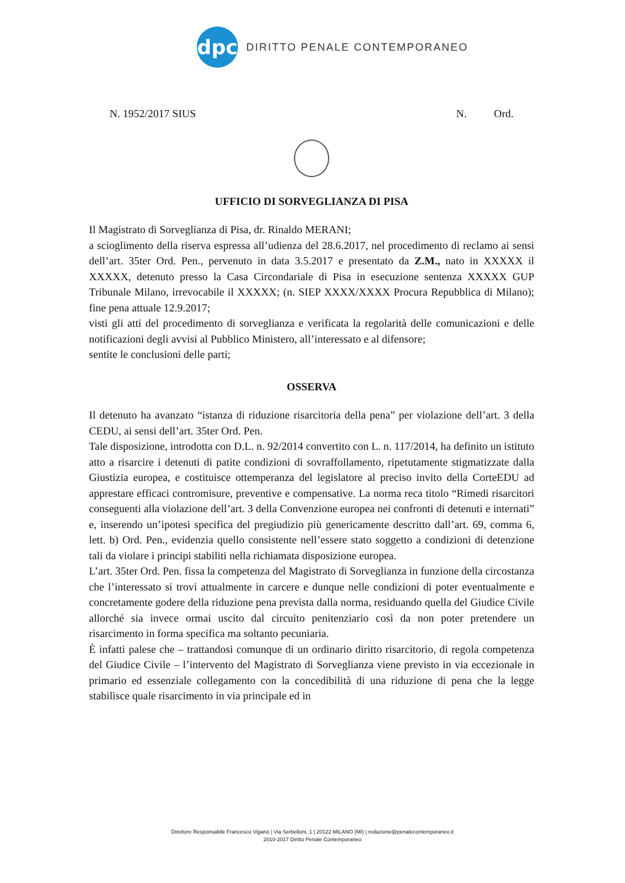dpc
DIRITTO PENALE CONTEMPORANEO
N. 1952/2017 SIUS N. Ord.
UFFICIO DI SORVEGLIANZA DI PISA
Il Magistrato di Sorveglianza di Pisa, dr. Rinaldo MERANI;
a scioglimento della riserva espressa all’udienza del 28.6.2017, nel procedimento di reclamo ai sensi dell’art. 35ter Ord. Pen., pervenuto in data 3.5.2017 e presentato da Z.M., nato in XXXXX il XXXXX, detenuto presso la Casa Circondariale di Pisa in esecuzione sentenza XXXXX GUP Tribunale Milano, irrevocabile il XXXXX; (n. SIEP XXXX/XXXX Procura Repubblica di Milano); fine pena attuale 12.9.2017;
visti gli atti del procedimento di sorveglianza e verificata la regolarità delle comunicazioni e delle notificazioni degli avvisi al Pubblico Ministero, all’interessato e al difensore;
sentite le conclusioni delle parti;
OSSERVA
Il detenuto ha avanzato “istanza di riduzione risarcitoria della pena” per violazione dell’art. 3 della CEDU, ai sensi dell’art. 35ter Ord. Pen.
Tale disposizione, introdotta con D.L. n. 92/2014 convertito con L. n. 117/2014, ha definito un istituto atto a risarcire i detenuti di patite condizioni di sovraffollamento, ripetutamente stigmatizzate dalla Giustizia europea, e costituisce ottemperanza del legislatore al preciso invito della CorteEDU ad apprestare efficaci contromisure, preventive e compensative. La norma reca titolo “Rimedi risarcitori conseguenti alla violazione dell’art. 3 della Convenzione europea nei confronti di detenuti e internati” e, inserendo un’ipotesi specifica del pregiudizio più genericamente descritto dall’art. 69, comma 6, lett. b) Ord. Pen., evidenzia quello consistente nell’essere stato soggetto a condizioni di detenzione tali da violare i principi stabiliti nella richiamata disposizione europea.
L’art. 35ter Ord. Pen. fissa la competenza del Magistrato di Sorveglianza in funzione della circostanza che l’interessato si trovi attualmente in carcere e dunque nelle condizioni di poter eventualmente e concretamente godere della riduzione pena prevista dalla norma, residuando quella del Giudice Civile allorché sia invece ormai uscito dal circuito penitenziario così da non poter pretendere un risarcimento in forma specifica ma soltanto pecuniaria.
È infatti palese che – trattandosi comunque di un ordinario diritto risarcitorio, di regola competenza del Giudice Civile – l’intervento del Magistrato di Sorveglianza viene previsto in via eccezionale in primario ed essenziale collegamento con la concedibilità di una riduzione di pena che la legge stabilisce quale risarcimento in via principale ed in
Direttore Responsabile Francesco Viganò | Via Serbelloni, 1 | 20122 MILANO (MI) | redazione@penalecontemporaneo.it
2010-2017 Diritto Penale Contemporaneo